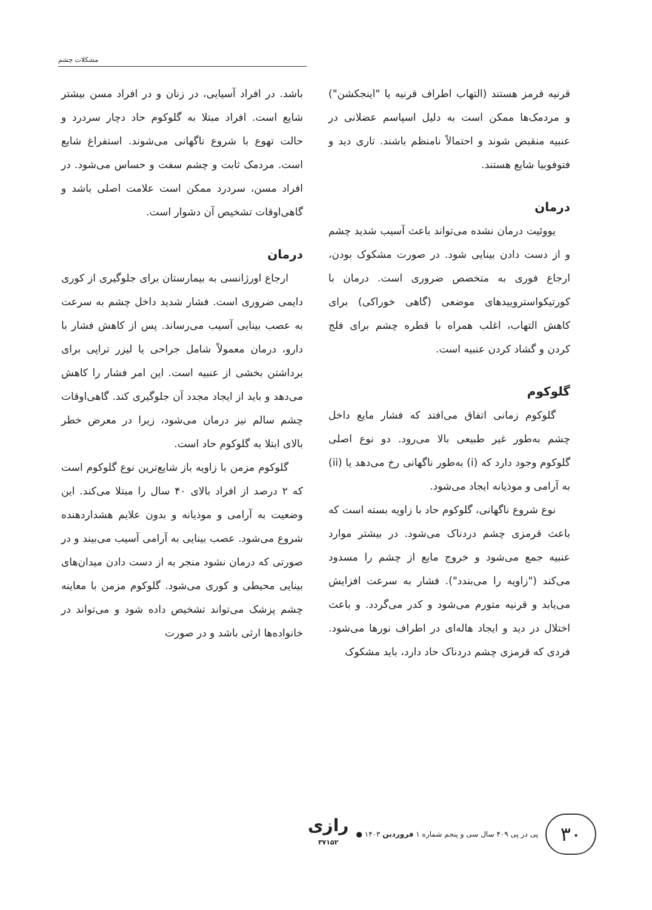مشکلات چشم
قرنیه قرمز هستند (التهاب اطراف قرنیه یا "اینجکشن") و مردمک‌ها ممکن است به دلیل اسپاسم عضلانی در عنبیه منقبض شوند و احتمالاً نامنظم باشند. تاری دید و فتوفوبیا شایع هستند.
درمان
یووئیت درمان نشده می‌تواند باعث آسیب شدید چشم و از دست دادن بینایی شود. در صورت مشکوک بودن، ارجاع فوری به متخصص ضروری است. درمان با کورتیکواستروییدهای موضعی (گاهی خوراکی) برای کاهش التهاب، اغلب همراه با قطره چشم برای فلج کردن و گشاد کردن عنبیه است.
گلوکوم
گلوکوم زمانی اتفاق می‌افتد که فشار مایع داخل چشم به‌طور غیر طبیعی بالا می‌رود. دو نوع اصلی گلوکوم وجود دارد که (i) به‌طور ناگهانی رخ می‌دهد یا (ii) به آرامی و موذیانه ایجاد می‌شود.
نوع شروع ناگهانی، گلوکوم حاد با زاویه بسته است که باعث قرمزی چشم دردناک می‌شود. در بیشتر موارد عنبیه جمع می‌شود و خروج مایع از چشم را مسدود می‌کند ("زاویه را می‌بندد"). فشار به سرعت افزایش می‌یابد و قرنیه متورم می‌شود و کدر می‌گردد. و باعث اختلال در دید و ایجاد هاله‌ای در اطراف نورها می‌شود. فردی که قرمزی چشم دردناک حاد دارد، باید مشکوک
باشد. در افراد آسیایی، در زنان و در افراد مسن بیشتر شایع است. افراد مبتلا به گلوکوم حاد دچار سردرد و حالت تهوع با شروع ناگهانی می‌شوند. استفراغ شایع است. مردمک ثابت و چشم سفت و حساس می‌شود. در افراد مسن، سردرد ممکن است علامت اصلی باشد و گاهی‌اوقات تشخیص آن دشوار است.
درمان
ارجاع اورژانسی به بیمارستان برای جلوگیری از کوری دایمی ضروری است. فشار شدید داخل چشم به سرعت به عصب بینایی آسیب می‌رساند. پس از کاهش فشار با دارو، درمان معمولاً شامل جراحی یا لیزر تراپی برای برداشتن بخشی از عنبیه است. این امر فشار را کاهش می‌دهد و باید از ایجاد مجدد آن جلوگیری کند. گاهی‌اوقات چشم سالم نیز درمان می‌شود، زیرا در معرض خطر بالای ابتلا به گلوکوم حاد است.
گلوکوم مزمن با زاویه باز شایع‌ترین نوع گلوکوم است که ۲ درصد از افراد بالای ۴۰ سال را مبتلا می‌کند. این وضعیت به آرامی و موذیانه و بدون علایم هشداردهنده شروع می‌شود. عصب بینایی به آرامی آسیب می‌بیند و در صورتی که درمان نشود منجر به از دست دادن میدان‌های بینایی محیطی و کوری می‌شود. گلوکوم مزمن با معاینه چشم پزشک می‌تواند تشخیص داده شود و می‌تواند در خانواده‌ها ارثی باشد و در صورت
۳۰
پی در پی ۴۰۹ سال سی و پنجم شماره ۱ فروردین ۱۴۰۳ ●
رازی
۳۷۱۵۲